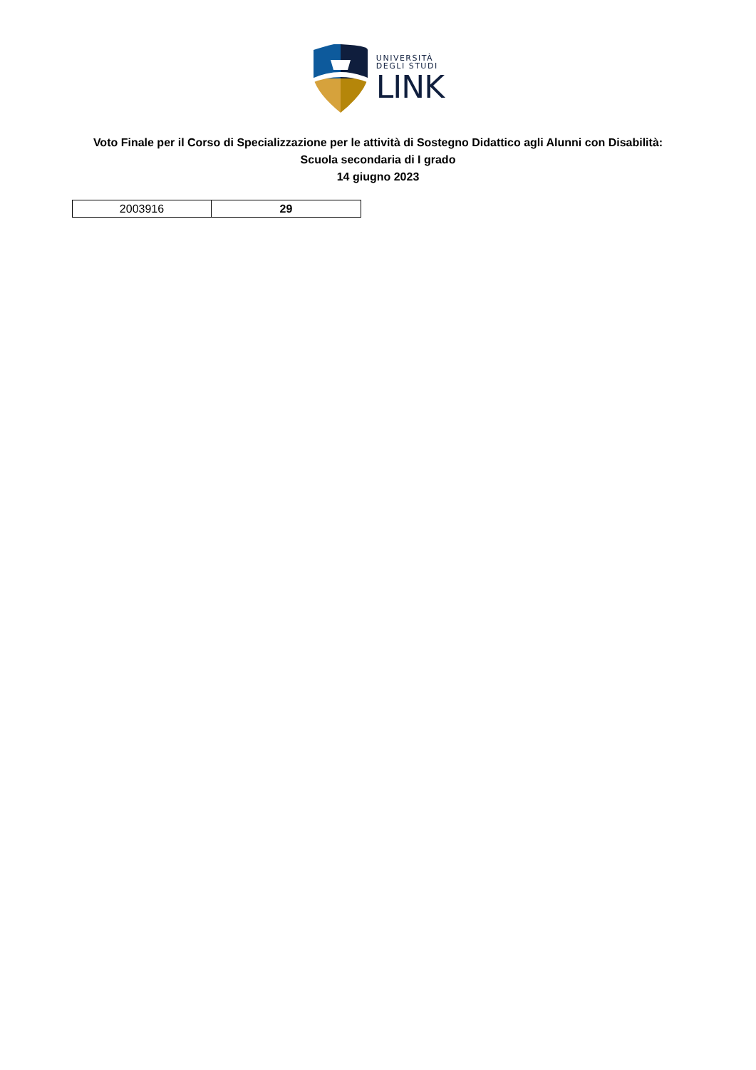UNIVERSITÀ
DEGLI STUDI
LINK
Voto Finale per il Corso di Specializzazione per le attività di Sostegno Didattico agli Alunni con Disabilità:
Scuola secondaria di I grado
14 giugno 2023
| 2003916 | 29 |